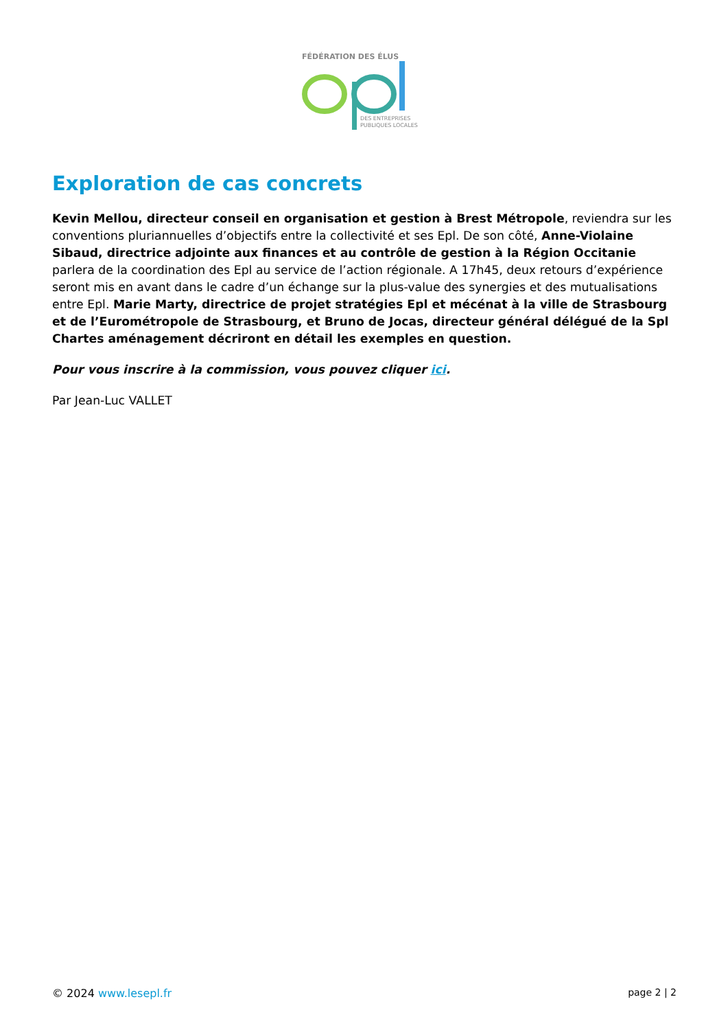FÉDÉRATION DES ÉLUS
DES ENTREPRISES
PUBLIQUES LOCALES
Exploration de cas concrets
Kevin Mellou, directeur conseil en organisation et gestion à Brest Métropole, reviendra sur les conventions pluriannuelles d’objectifs entre la collectivité et ses Epl. De son côté, Anne-Violaine Sibaud, directrice adjointe aux finances et au contrôle de gestion à la Région Occitanie parlera de la coordination des Epl au service de l’action régionale. A 17h45, deux retours d’expérience seront mis en avant dans le cadre d’un échange sur la plus-value des synergies et des mutualisations entre Epl. Marie Marty, directrice de projet stratégies Epl et mécénat à la ville de Strasbourg et de l’Eurométropole de Strasbourg, et Bruno de Jocas, directeur général délégué de la Spl Chartes aménagement décriront en détail les exemples en question.
Pour vous inscrire à la commission, vous pouvez cliquer ici.
Par Jean-Luc VALLET
© 2024 www.lesepl.fr page 2 | 2